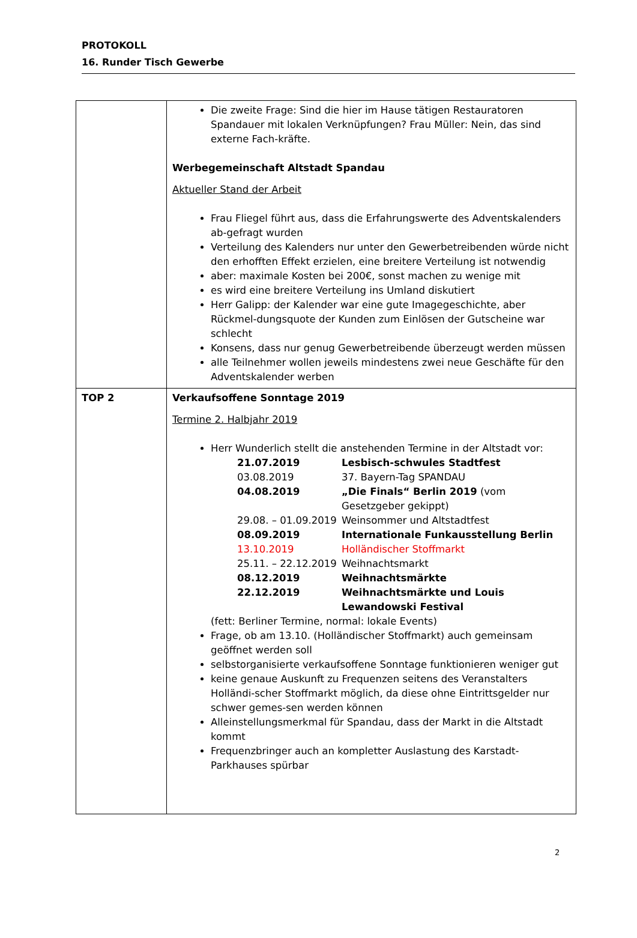PROTOKOLL
16. Runder Tisch Gewerbe
| | Die zweite Frage: Sind die hier im Hause tätigen Restauratoren Spandauer mit lokalen Verknüpfungen? Frau Müller: Nein, das sind externe Fach-kräfte. Werbegemeinschaft Altstadt Spandau Aktueller Stand der Arbeit Frau Fliegel führt aus, dass die Erfahrungswerte des Adventskalenders ab-gefragt wurden Verteilung des Kalenders nur unter den Gewerbetreibenden würde nicht den erhofften Effekt erzielen, eine breitere Verteilung ist notwendig aber: maximale Kosten bei 200€, sonst machen zu wenige mit es wird eine breitere Verteilung ins Umland diskutiert Herr Galipp: der Kalender war eine gute Imagegeschichte, aber Rückmel-dungsquote der Kunden zum Einlösen der Gutscheine war schlecht Konsens, dass nur genug Gewerbetreibende überzeugt werden müssen alle Teilnehmer wollen jeweils mindestens zwei neue Geschäfte für den Adventskalender werben |
| TOP 2 | Verkaufsoffene Sonntage 2019 Termine 2. Halbjahr 2019 Herr Wunderlich stellt die anstehenden Termine in der Altstadt vor: / 21.07.2019 / Lesbisch-schwules Stadtfest / / 03.08.2019 / 37. Bayern-Tag SPANDAU / / 04.08.2019 / „Die Finals“ Berlin 2019 (vom Gesetzgeber gekippt) / / 29.08. – 01.09.2019 / Weinsommer und Altstadtfest / / 08.09.2019 / Internationale Funkausstellung Berlin / / 13.10.2019 / Holländischer Stoffmarkt / / 25.11. – 22.12.2019 / Weihnachtsmarkt / / 08.12.2019 / Weihnachtsmärkte / / 22.12.2019 / Weihnachtsmärkte und Louis Lewandowski Festival / (fett: Berliner Termine, normal: lokale Events) Frage, ob am 13.10. (Holländischer Stoffmarkt) auch gemeinsam geöffnet werden soll selbstorganisierte verkaufsoffene Sonntage funktionieren weniger gut keine genaue Auskunft zu Frequenzen seitens des Veranstalters Holländi-scher Stoffmarkt möglich, da diese ohne Eintrittsgelder nur schwer gemes-sen werden können Alleinstellungsmerkmal für Spandau, dass der Markt in die Altstadt kommt Frequenzbringer auch an kompletter Auslastung des Karstadt-Parkhauses spürbar |
2